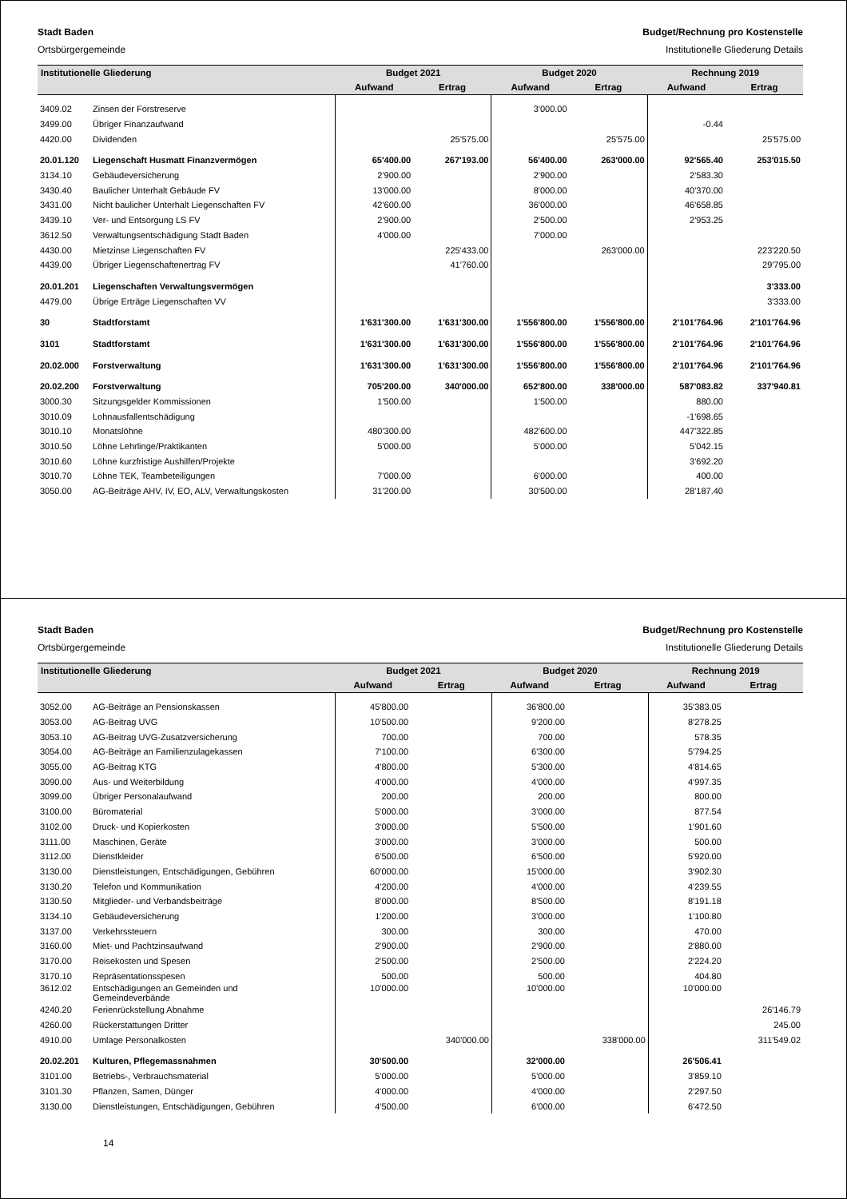Stadt Baden Budget/Rechnung pro Kostenstelle
Ortsbürgergemeinde Institutionelle Gliederung Details
| Institutionelle Gliederung | | Budget 2021 | | Budget 2020 | | Rechnung 2019 | |
| --- | --- | --- | --- | --- | --- | --- | --- |
| | | Aufwand | Ertrag | Aufwand | Ertrag | Aufwand | Ertrag |
| 3409.02 | Zinsen der Forstreserve | | | 3'000.00 | | | |
| 3499.00 | Übriger Finanzaufwand | | | | | -0.44 | |
| 4420.00 | Dividenden | | 25'575.00 | | 25'575.00 | | 25'575.00 |
| 20.01.120 | Liegenschaft Husmatt Finanzvermögen | 65'400.00 | 267'193.00 | 56'400.00 | 263'000.00 | 92'565.40 | 253'015.50 |
| 3134.10 | Gebäudeversicherung | 2'900.00 | | 2'900.00 | | 2'583.30 | |
| 3430.40 | Baulicher Unterhalt Gebäude FV | 13'000.00 | | 8'000.00 | | 40'370.00 | |
| 3431.00 | Nicht baulicher Unterhalt Liegenschaften FV | 42'600.00 | | 36'000.00 | | 46'658.85 | |
| 3439.10 | Ver- und Entsorgung LS FV | 2'900.00 | | 2'500.00 | | 2'953.25 | |
| 3612.50 | Verwaltungsentschädigung Stadt Baden | 4'000.00 | | 7'000.00 | | | |
| 4430.00 | Mietzinse Liegenschaften FV | | 225'433.00 | | 263'000.00 | | 223'220.50 |
| 4439.00 | Übriger Liegenschaftenertrag FV | | 41'760.00 | | | | 29'795.00 |
| 20.01.201 | Liegenschaften Verwaltungsvermögen | | | | | | 3'333.00 |
| 4479.00 | Übrige Erträge Liegenschaften VV | | | | | | 3'333.00 |
| 30 | Stadtforstamt | 1'631'300.00 | 1'631'300.00 | 1'556'800.00 | 1'556'800.00 | 2'101'764.96 | 2'101'764.96 |
| 3101 | Stadtforstamt | 1'631'300.00 | 1'631'300.00 | 1'556'800.00 | 1'556'800.00 | 2'101'764.96 | 2'101'764.96 |
| 20.02.000 | Forstverwaltung | 1'631'300.00 | 1'631'300.00 | 1'556'800.00 | 1'556'800.00 | 2'101'764.96 | 2'101'764.96 |
| 20.02.200 | Forstverwaltung | 705'200.00 | 340'000.00 | 652'800.00 | 338'000.00 | 587'083.82 | 337'940.81 |
| 3000.30 | Sitzungsgelder Kommissionen | 1'500.00 | | 1'500.00 | | 880.00 | |
| 3010.09 | Lohnausfallentschädigung | | | | | -1'698.65 | |
| 3010.10 | Monatslöhne | 480'300.00 | | 482'600.00 | | 447'322.85 | |
| 3010.50 | Löhne Lehrlinge/Praktikanten | 5'000.00 | | 5'000.00 | | 5'042.15 | |
| 3010.60 | Löhne kurzfristige Aushilfen/Projekte | | | | | 3'692.20 | |
| 3010.70 | Löhne TEK, Teambeteiligungen | 7'000.00 | | 6'000.00 | | 400.00 | |
| 3050.00 | AG-Beiträge AHV, IV, EO, ALV, Verwaltungskosten | 31'200.00 | | 30'500.00 | | 28'187.40 | |
Stadt Baden Budget/Rechnung pro Kostenstelle
Ortsbürgergemeinde Institutionelle Gliederung Details
| Institutionelle Gliederung | | Budget 2021 | | Budget 2020 | | Rechnung 2019 | |
| --- | --- | --- | --- | --- | --- | --- | --- |
| | | Aufwand | Ertrag | Aufwand | Ertrag | Aufwand | Ertrag |
| 3052.00 | AG-Beiträge an Pensionskassen | 45'800.00 | | 36'800.00 | | 35'383.05 | |
| 3053.00 | AG-Beitrag UVG | 10'500.00 | | 9'200.00 | | 8'278.25 | |
| 3053.10 | AG-Beitrag UVG-Zusatzversicherung | 700.00 | | 700.00 | | 578.35 | |
| 3054.00 | AG-Beiträge an Familienzulagekassen | 7'100.00 | | 6'300.00 | | 5'794.25 | |
| 3055.00 | AG-Beitrag KTG | 4'800.00 | | 5'300.00 | | 4'814.65 | |
| 3090.00 | Aus- und Weiterbildung | 4'000.00 | | 4'000.00 | | 4'997.35 | |
| 3099.00 | Übriger Personalaufwand | 200.00 | | 200.00 | | 800.00 | |
| 3100.00 | Büromaterial | 5'000.00 | | 3'000.00 | | 877.54 | |
| 3102.00 | Druck- und Kopierkosten | 3'000.00 | | 5'500.00 | | 1'901.60 | |
| 3111.00 | Maschinen, Geräte | 3'000.00 | | 3'000.00 | | 500.00 | |
| 3112.00 | Dienstkleider | 6'500.00 | | 6'500.00 | | 5'920.00 | |
| 3130.00 | Dienstleistungen, Entschädigungen, Gebühren | 60'000.00 | | 15'000.00 | | 3'902.30 | |
| 3130.20 | Telefon und Kommunikation | 4'200.00 | | 4'000.00 | | 4'239.55 | |
| 3130.50 | Mitglieder- und Verbandsbeiträge | 8'000.00 | | 8'500.00 | | 8'191.18 | |
| 3134.10 | Gebäudeversicherung | 1'200.00 | | 3'000.00 | | 1'100.80 | |
| 3137.00 | Verkehrssteuern | 300.00 | | 300.00 | | 470.00 | |
| 3160.00 | Miet- und Pachtzinsaufwand | 2'900.00 | | 2'900.00 | | 2'880.00 | |
| 3170.00 | Reisekosten und Spesen | 2'500.00 | | 2'500.00 | | 2'224.20 | |
| 3170.10 | Repräsentationsspesen | 500.00 | | 500.00 | | 404.80 | |
| 3612.02 | Entschädigungen an Gemeinden und Gemeindeverbände | 10'000.00 | | 10'000.00 | | 10'000.00 | |
| 4240.20 | Ferienrückstellung Abnahme | | | | | | 26'146.79 |
| 4260.00 | Rückerstattungen Dritter | | | | | | 245.00 |
| 4910.00 | Umlage Personalkosten | | 340'000.00 | | 338'000.00 | | 311'549.02 |
| 20.02.201 | Kulturen, Pflegemassnahmen | 30'500.00 | | 32'000.00 | | 26'506.41 | |
| 3101.00 | Betriebs-, Verbrauchsmaterial | 5'000.00 | | 5'000.00 | | 3'859.10 | |
| 3101.30 | Pflanzen, Samen, Dünger | 4'000.00 | | 4'000.00 | | 2'297.50 | |
| 3130.00 | Dienstleistungen, Entschädigungen, Gebühren | 4'500.00 | | 6'000.00 | | 6'472.50 | |
14